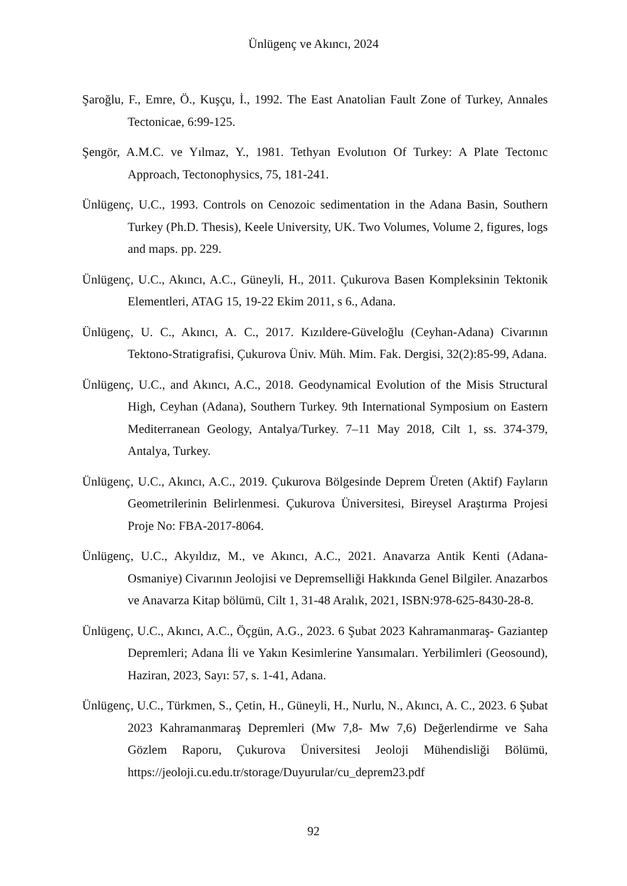Ünlügenç ve Akıncı, 2024
Şaroğlu, F., Emre, Ö., Kuşçu, İ., 1992. The East Anatolian Fault Zone of Turkey, Annales Tectonicae, 6:99-125.
Şengör, A.M.C. ve Yılmaz, Y., 1981. Tethyan Evolutıon Of Turkey: A Plate Tectonıc Approach, Tectonophysics, 75, 181-241.
Ünlügenç, U.C., 1993. Controls on Cenozoic sedimentation in the Adana Basin, Southern Turkey (Ph.D. Thesis), Keele University, UK. Two Volumes, Volume 2, figures, logs and maps. pp. 229.
Ünlügenç, U.C., Akıncı, A.C., Güneyli, H., 2011. Çukurova Basen Kompleksinin Tektonik Elementleri, ATAG 15, 19-22 Ekim 2011, s 6., Adana.
Ünlügenç, U. C., Akıncı, A. C., 2017. Kızıldere-Güveloğlu (Ceyhan-Adana) Civarının Tektono-Stratigrafisi, Çukurova Üniv. Müh. Mim. Fak. Dergisi, 32(2):85-99, Adana.
Ünlügenç, U.C., and Akıncı, A.C., 2018. Geodynamical Evolution of the Misis Structural High, Ceyhan (Adana), Southern Turkey. 9th International Symposium on Eastern Mediterranean Geology, Antalya/Turkey. 7–11 May 2018, Cilt 1, ss. 374-379, Antalya, Turkey.
Ünlügenç, U.C., Akıncı, A.C., 2019. Çukurova Bölgesinde Deprem Üreten (Aktif) Fayların Geometrilerinin Belirlenmesi. Çukurova Üniversitesi, Bireysel Araştırma Projesi Proje No: FBA-2017-8064.
Ünlügenç, U.C., Akyıldız, M., ve Akıncı, A.C., 2021. Anavarza Antik Kenti (Adana-Osmaniye) Civarının Jeolojisi ve Depremselliği Hakkında Genel Bilgiler. Anazarbos ve Anavarza Kitap bölümü, Cilt 1, 31-48 Aralık, 2021, ISBN:978-625-8430-28-8.
Ünlügenç, U.C., Akıncı, A.C., Öçgün, A.G., 2023. 6 Şubat 2023 Kahramanmaraş- Gaziantep Depremleri; Adana İli ve Yakın Kesimlerine Yansımaları. Yerbilimleri (Geosound), Haziran, 2023, Sayı: 57, s. 1-41, Adana.
Ünlügenç, U.C., Türkmen, S., Çetin, H., Güneyli, H., Nurlu, N., Akıncı, A. C., 2023. 6 Şubat 2023 Kahramanmaraş Depremleri (Mw 7,8- Mw 7,6) Değerlendirme ve Saha Gözlem Raporu, Çukurova Üniversitesi Jeoloji Mühendisliği Bölümü, https://jeoloji.cu.edu.tr/storage/Duyurular/cu_deprem23.pdf
92